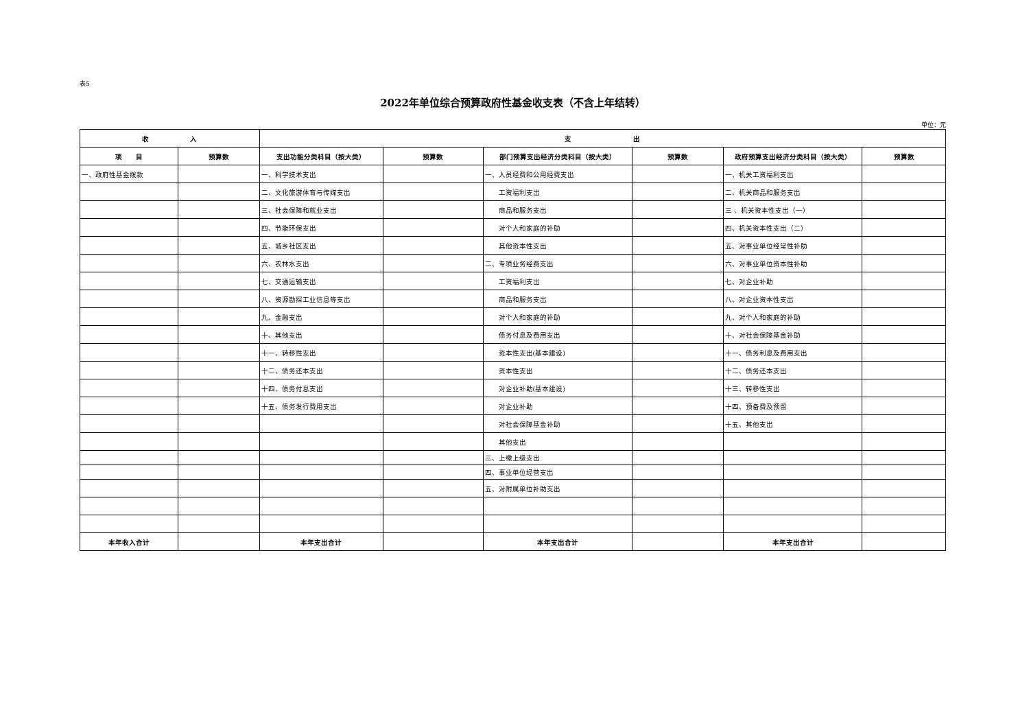表5
2022年单位综合预算政府性基金收支表（不含上年结转）
单位：元
| 收 入 | | 支 出 | | | | | |
| --- | --- | --- | --- | --- | --- | --- | --- |
| 项 目 | 预算数 | 支出功能分类科目（按大类） | 预算数 | 部门预算支出经济分类科目（按大类） | 预算数 | 政府预算支出经济分类科目（按大类） | 预算数 |
| 一、政府性基金拨款 | | 一、科学技术支出 | | 一、人员经费和公用经费支出 | | 一、机关工资福利支出 | |
| | | 二、文化旅游体育与传媒支出 | | 工资福利支出 | | 二、机关商品和服务支出 | |
| | | 三、社会保障和就业支出 | | 商品和服务支出 | | 三 、机关资本性支出（一） | |
| | | 四、节能环保支出 | | 对个人和家庭的补助 | | 四、机关资本性支出（二） | |
| | | 五、城乡社区支出 | | 其他资本性支出 | | 五、对事业单位经常性补助 | |
| | | 六、农林水支出 | | 二、专项业务经费支出 | | 六、对事业单位资本性补助 | |
| | | 七、交通运输支出 | | 工资福利支出 | | 七、对企业补助 | |
| | | 八、资源勘探工业信息等支出 | | 商品和服务支出 | | 八、对企业资本性支出 | |
| | | 九、金融支出 | | 对个人和家庭的补助 | | 九、对个人和家庭的补助 | |
| | | 十、其他支出 | | 债务付息及费用支出 | | 十、对社会保障基金补助 | |
| | | 十一、转移性支出 | | 资本性支出(基本建设) | | 十一、债务利息及费用支出 | |
| | | 十二、债务还本支出 | | 资本性支出 | | 十二、债务还本支出 | |
| | | 十四、债务付息支出 | | 对企业补助(基本建设) | | 十三、转移性支出 | |
| | | 十五、债务发行费用支出 | | 对企业补助 | | 十四、预备费及预留 | |
| | | | | 对社会保障基金补助 | | 十五、其他支出 | |
| | | | | 其他支出 | | | |
| | | | | 三、上缴上级支出 | | | |
| | | | | 四、事业单位经营支出 | | | |
| | | | | 五、对附属单位补助支出 | | | |
| 本年收入合计 | | 本年支出合计 | | 本年支出合计 | | 本年支出合计 | |